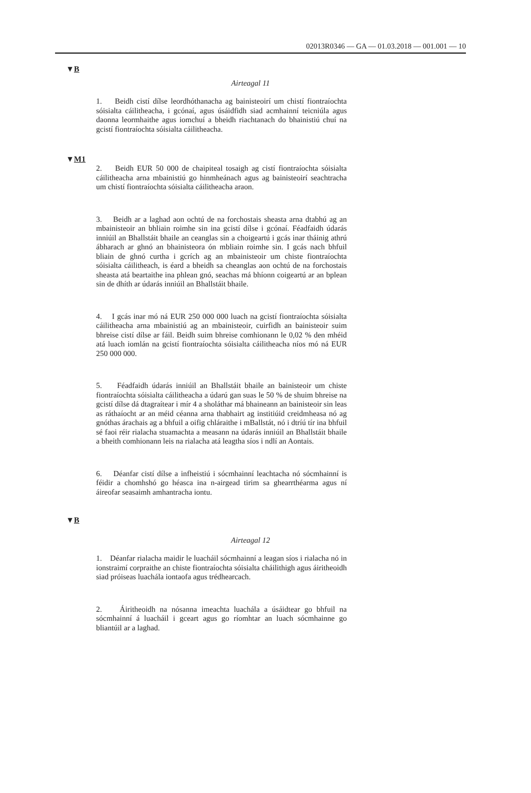02013R0346 — GA — 01.03.2018 — 001.001 — 10
▼B
Airteagal 11
1. Beidh cistí dílse leordhóthanacha ag bainisteoirí um chistí fiontraíochta sóisialta cáilitheacha, i gcónaí, agus úsáidfidh siad acmhainní teicniúla agus daonna leormhaithe agus iomchuí a bheidh riachtanach do bhainistiú chuí na gcistí fiontraíochta sóisialta cáilitheacha.
▼M1
2. Beidh EUR 50 000 de chaipiteal tosaigh ag cistí fiontraíochta sóisialta cáilitheacha arna mbainistiú go hinmheánach agus ag bainisteoirí seachtracha um chistí fiontraíochta sóisialta cáilitheacha araon.
3. Beidh ar a laghad aon ochtú de na forchostais sheasta arna dtabhú ag an mbainisteoir an bhliain roimhe sin ina gcistí dílse i gcónaí. Féadfaidh údarás inniúil an Bhallstáit bhaile an ceanglas sin a choigeartú i gcás inar tháinig athrú ábharach ar ghnó an bhainisteora ón mbliain roimhe sin. I gcás nach bhfuil bliain de ghnó curtha i gcrích ag an mbainisteoir um chiste fiontraíochta sóisialta cáilitheach, is éard a bheidh sa cheanglas aon ochtú de na forchostais sheasta atá beartaithe ina phlean gnó, seachas má bhíonn coigeartú ar an bplean sin de dhíth ar údarás inniúil an Bhallstáit bhaile.
4. I gcás inar mó ná EUR 250 000 000 luach na gcistí fiontraíochta sóisialta cáilitheacha arna mbainistiú ag an mbainisteoir, cuirfidh an bainisteoir suim bhreise cistí dílse ar fáil. Beidh suim bhreise comhionann le 0,02 % den mhéid atá luach iomlán na gcistí fiontraíochta sóisialta cáilitheacha níos mó ná EUR 250 000 000.
5. Féadfaidh údarás inniúil an Bhallstáit bhaile an bainisteoir um chiste fiontraíochta sóisialta cáilitheacha a údarú gan suas le 50 % de shuim bhreise na gcistí dílse dá dtagraítear i mír 4 a sholáthar má bhaineann an bainisteoir sin leas as ráthaíocht ar an méid céanna arna thabhairt ag institiúid creidmheasa nó ag gnóthas árachais ag a bhfuil a oifig chláraithe i mBallstát, nó i dtríú tír ina bhfuil sé faoi réir rialacha stuamachta a measann na údarás inniúil an Bhallstáit bhaile a bheith comhionann leis na rialacha atá leagtha síos i ndlí an Aontais.
6. Déanfar cistí dílse a infheistiú i sócmhainní leachtacha nó sócmhainní is féidir a chomhshó go héasca ina n-airgead tirim sa ghearrthéarma agus ní áireofar seasaimh amhantracha iontu.
▼B
Airteagal 12
1. Déanfar rialacha maidir le luacháil sócmhainní a leagan síos i rialacha nó in ionstraimí corpraithe an chiste fiontraíochta sóisialta cháilithigh agus áiritheoidh siad próiseas luachála iontaofa agus trédhearcach.
2. Áiritheoidh na nósanna imeachta luachála a úsáidtear go bhfuil na sócmhainní á luacháil i gceart agus go ríomhtar an luach sócmhainne go bliantúil ar a laghad.